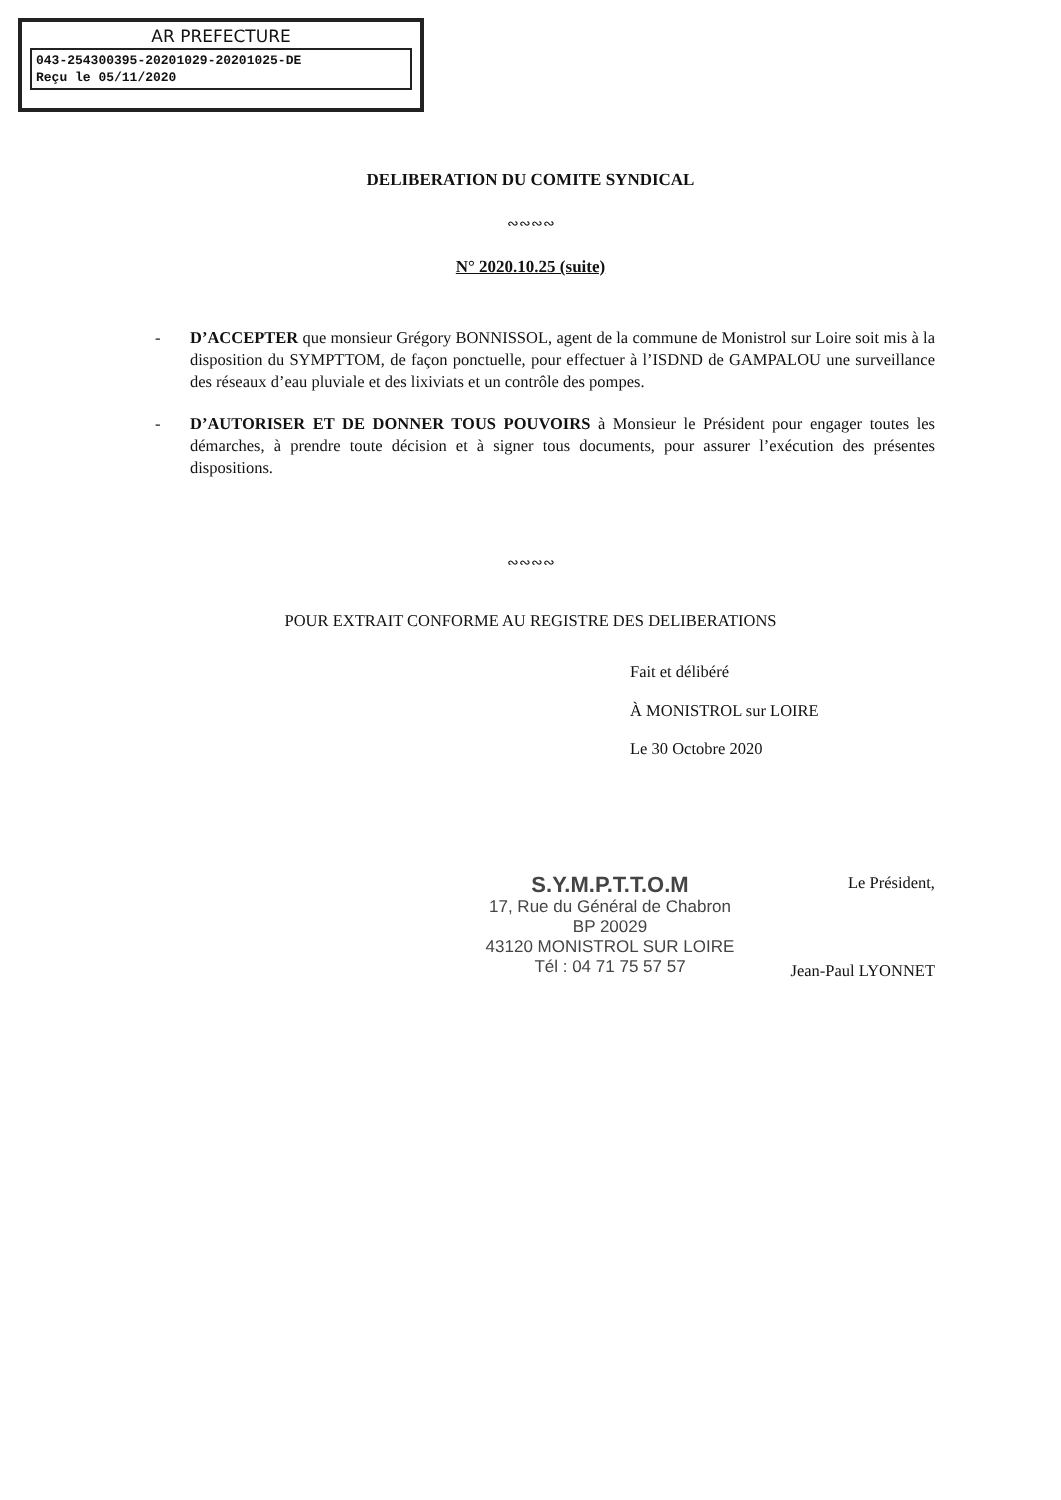AR PREFECTURE
043-254300395-20201029-20201025-DE
Reçu le 05/11/2020
DELIBERATION DU COMITE SYNDICAL
∾∾∾∾
N° 2020.10.25 (suite)
- D’ACCEPTER que monsieur Grégory BONNISSOL, agent de la commune de Monistrol sur Loire soit mis à la disposition du SYMPTTOM, de façon ponctuelle, pour effectuer à l’ISDND de GAMPALOU une surveillance des réseaux d’eau pluviale et des lixiviats et un contrôle des pompes.
- D’AUTORISER ET DE DONNER TOUS POUVOIRS à Monsieur le Président pour engager toutes les démarches, à prendre toute décision et à signer tous documents, pour assurer l’exécution des présentes dispositions.
∾∾∾∾
POUR EXTRAIT CONFORME AU REGISTRE DES DELIBERATIONS
Fait et délibéré
À MONISTROL sur LOIRE
Le 30 Octobre 2020
S.Y.M.P.T.T.O.M
17, Rue du Général de Chabron
BP 20029
43120 MONISTROL SUR LOIRE
Tél : 04 71 75 57 57
Le Président,
Jean-Paul LYONNET